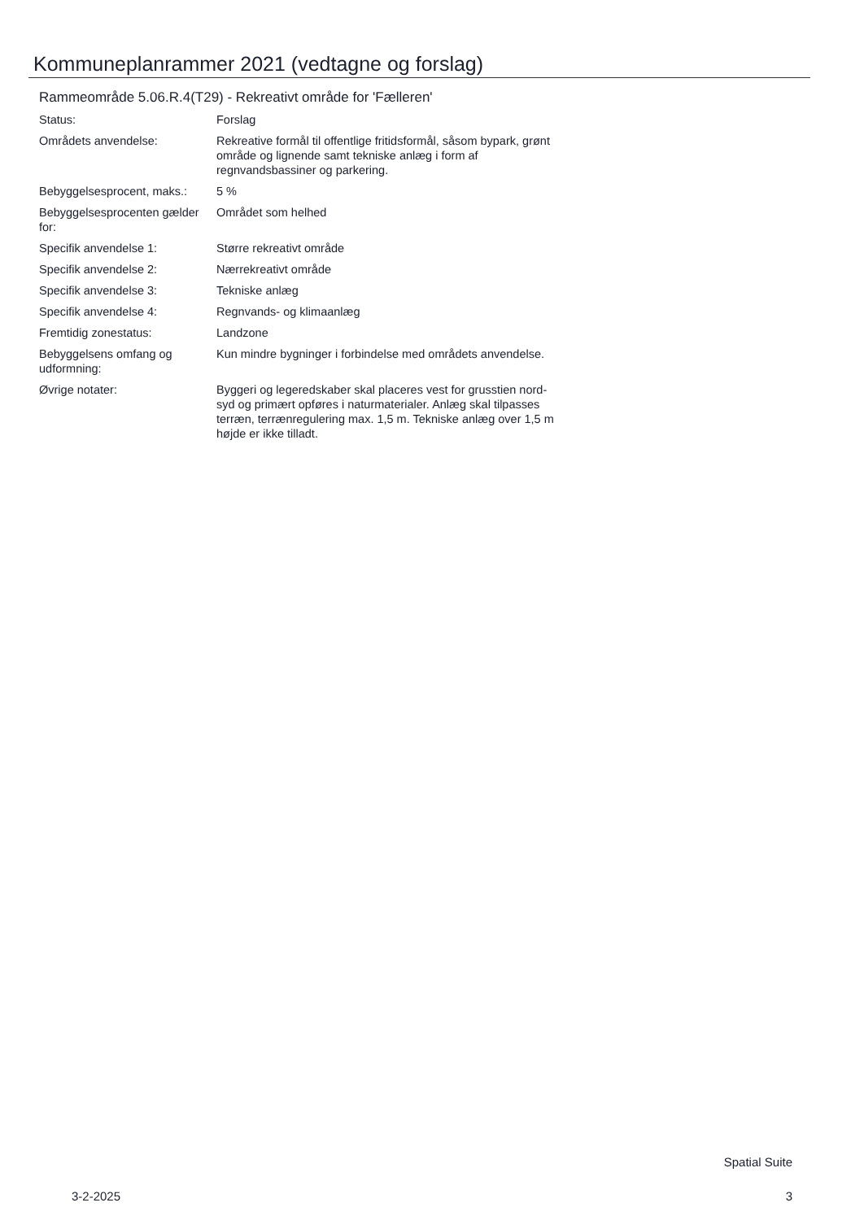Kommuneplanrammer 2021 (vedtagne og forslag)
Rammeområde 5.06.R.4(T29) - Rekreativt område for 'Fælleren'
| Status: | Forslag |
| Områdets anvendelse: | Rekreative formål til offentlige fritidsformål, såsom bypark, grønt område og lignende samt tekniske anlæg i form af regnvandsbassiner og parkering. |
| Bebyggelsesprocent, maks.: | 5 % |
| Bebyggelsesprocenten gælder for: | Området som helhed |
| Specifik anvendelse 1: | Større rekreativt område |
| Specifik anvendelse 2: | Nærrekreativt område |
| Specifik anvendelse 3: | Tekniske anlæg |
| Specifik anvendelse 4: | Regnvands- og klimaanlæg |
| Fremtidig zonestatus: | Landzone |
| Bebyggelsens omfang og udformning: | Kun mindre bygninger i forbindelse med områdets anvendelse. |
| Øvrige notater: | Byggeri og legeredskaber skal placeres vest for grusstien nord-syd og primært opføres i naturmaterialer. Anlæg skal tilpasses terræn, terrænregulering max. 1,5 m. Tekniske anlæg over 1,5 m højde er ikke tilladt. |
Spatial Suite
3-2-2025 3